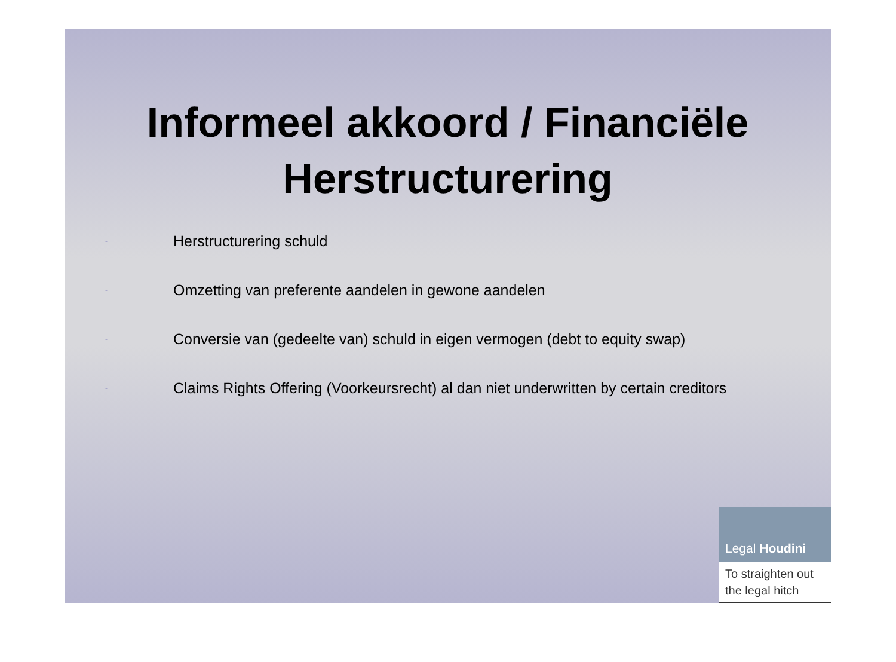Informeel akkoord / Financiële Herstructurering
- Herstructurering schuld
- Omzetting van preferente aandelen in gewone aandelen
- Conversie van (gedeelte van) schuld in eigen vermogen (debt to equity swap)
- Claims Rights Offering (Voorkeursrecht) al dan niet underwritten by certain creditors
Legal Houdini
To straighten out the legal hitch